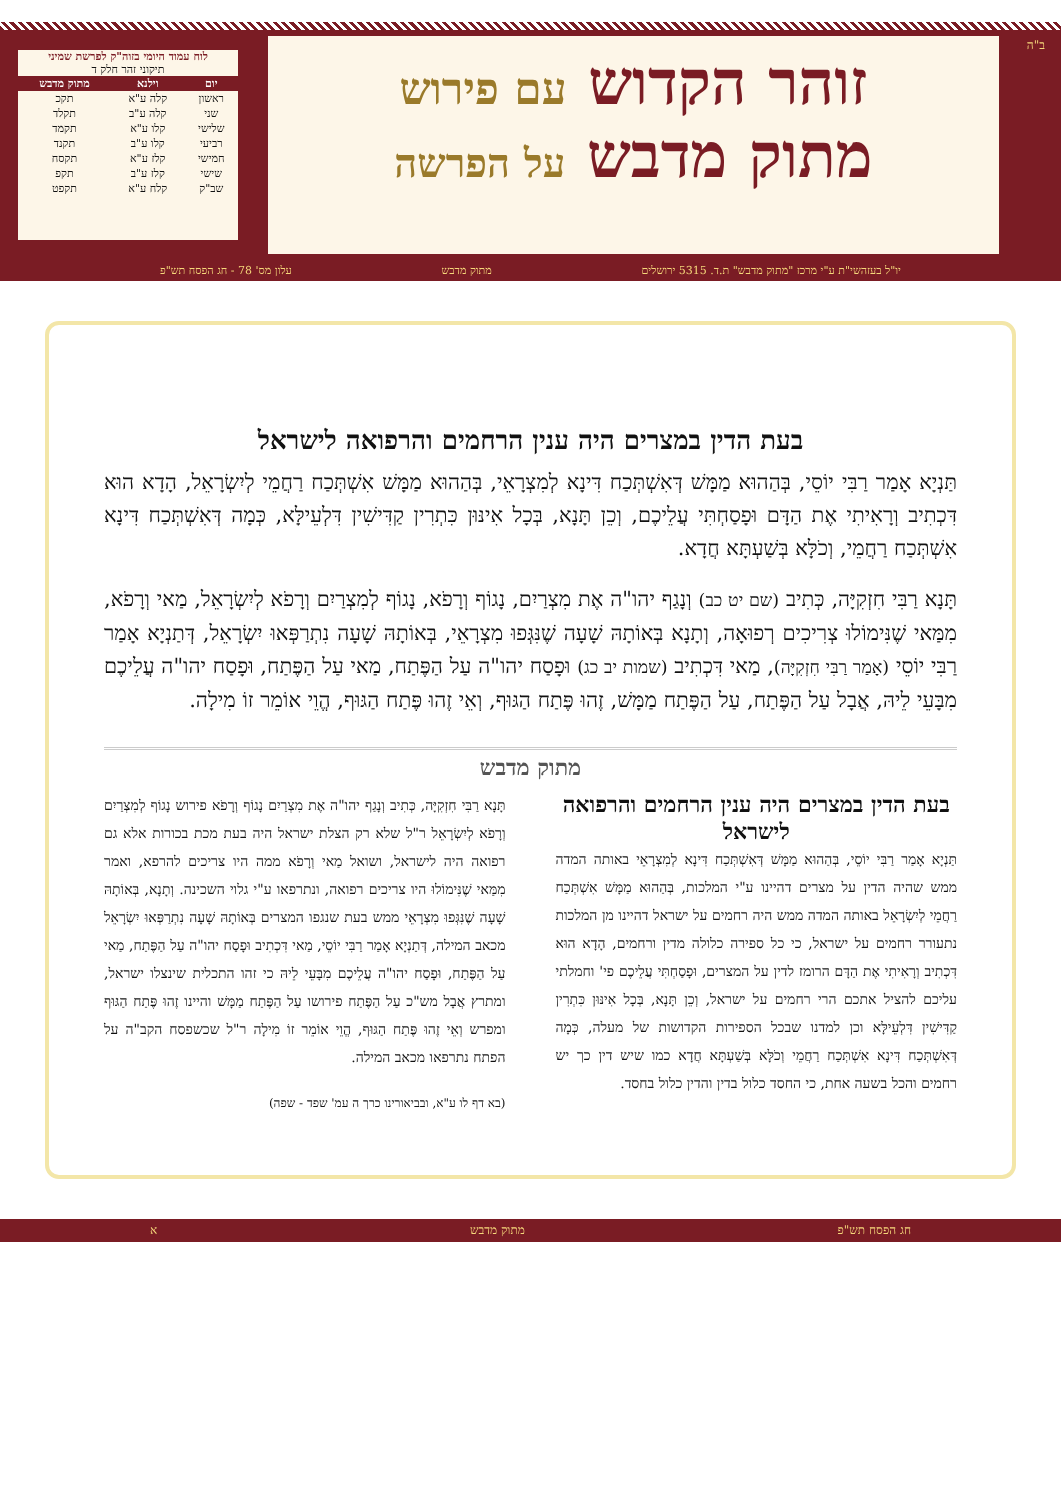ב"ה
זוהר הקדוש עם פירוש
מתוק מדבש על הפרשה
לוח עמוד היומי בזוה"ק לפרשת שמיני
תיקוני זהר חלק ד
| יום | וילנא | מתוק מדבש |
| --- | --- | --- |
| ראשון | קלה ע"א | תקכ |
| שני | קלה ע"ב | תקלד |
| שלישי | קלו ע"א | תקמד |
| רביעי | קלו ע"ב | תקנד |
| חמישי | קלז ע"א | תקסח |
| שישי | קלז ע"ב | תקפ |
| שב"ק | קלח ע"א | תקפט |
יו"ל בעזהשי"ת ע"י מרכז "מתוק מדבש" ת.ד. 5315 ירושלים מתוק מדבש עלון מס' 78 - חג הפסח תש"פ
בעת הדין במצרים היה ענין הרחמים והרפואה לישראל
תַּנְיָא אָמַר רַבִּי יוֹסֵי, בְּהַהוּא מַמָּשׁ דְּאִשְׁתְּכַח דִּינָא לְמִצְרָאֵי, בְּהַהוּא מַמָּשׁ אִשְׁתְּכַח רַחֲמֵי לְיִשְׂרָאֵל, הָדָא הוּא דִּכְתִיב וְרָאִיתִי אֶת הַדָּם וּפָסַחְתִּי עֲלֵיכֶם, וְכֵן תָּנָא, בְּכָל אִינּוּן כִּתְרִין קַדִּישִׁין דִּלְעֵילָּא, כְּמָה דְּאִשְׁתְּכַח דִּינָא אִשְׁתְּכַח רַחֲמֵי, וְכֹלָּא בְּשַׁעְתָּא חֲדָא.
תָּנָא רַבִּי חִזְקִיָּה, כְּתִיב (שם יט כב) וְנָגַף יהו"ה אֶת מִצְרַיִם, נָגוֹף וְרָפֹא, נָגוֹף לְמִצְרַיִם וְרָפֹא לְיִשְׂרָאֵל, מַאי וְרָפֹא, מִמַּאי שֶׁנִּימוֹלוּ צְרִיכִים רְפוּאָה, וְתָנָא בְּאוֹתָהּ שָׁעָה שֶׁנִּגְּפוּ מִצְרָאֵי, בְּאוֹתָהּ שָׁעָה נִתְרַפְּאוּ יִשְׂרָאֵל, דְּתַנְיָא אָמַר רַבִּי יוֹסֵי (אָמַר רַבִּי חִזְקִיָּה), מַאי דִּכְתִיב (שמות יב כג) וּפָסַח יהו"ה עַל הַפֶּתַח, מַאי עַל הַפֶּתַח, וּפָסַח יהו"ה עֲלֵיכֶם מִבָּעֵי לֵיהּ, אֲבָל עַל הַפֶּתַח, עַל הַפֶּתַח מַמָּשׁ, זֶהוּ פֶּתַח הַגּוּף, וְאֵי זֶהוּ פֶּתַח הַגּוּף, הֱוֵי אוֹמֵר זוֹ מִילָה.
מתוק מדבש
בעת הדין במצרים היה ענין הרחמים והרפואה לישראל
תַּנְיָא אָמַר רַבִּי יוֹסֵי, בְּהַהוּא מַמָּשׁ דְּאִשְׁתְּכַח דִּינָא לְמִצְרָאֵי באותה המדה ממש שהיה הדין על מצרים דהיינו ע"י המלכות, בְּהַהוּא מַמָּשׁ אִשְׁתְּכַח רַחֲמֵי לְיִשְׂרָאֵל באותה המדה ממש היה רחמים על ישראל דהיינו מן המלכות נתעורר רחמים על ישראל, כי כל ספירה כלולה מדין ורחמים, הָדָא הוּא דִּכְתִיב וְרָאִיתִי אֶת הַדָּם הרומז לדין על המצרים, וּפָסַחְתִּי עֲלֵיכֶם פי' וחמלתי עליכם להציל אתכם הרי רחמים על ישראל, וְכֵן תָּנָא, בְּכָל אִינּוּן כִּתְרִין קַדִּישִׁין דִּלְעֵילָּא וכן למדנו שבכל הספירות הקדושות של מעלה, כְּמָה דְּאִשְׁתְּכַח דִּינָא אִשְׁתְּכַח רַחֲמֵי וְכֹלָּא בְּשַׁעְתָּא חֲדָא כמו שיש דין כך יש רחמים והכל בשעה אחת, כי החסד כלול בדין והדין כלול בחסד.
תָּנָא רַבִּי חִזְקִיָּה, כְּתִיב וְנָגַף יהו"ה אֶת מִצְרַיִם נָגוֹף וְרָפֹא פירוש נָגוֹף לְמִצְרַיִם וְרָפֹא לְיִשְׂרָאֵל ר"ל שלא רק הצלת ישראל היה בעת מכת בכורות אלא גם רפואה היה לישראל, ושואל מַאי וְרָפֹא ממה היו צריכים להרפא, ואמר מִמַּאי שֶׁנִּימוֹלוּ היו צריכים רפואה, ונתרפאו ע"י גלוי השכינה. וְתָנָא, בְּאוֹתָהּ שָׁעָה שֶׁנִּגְּפוּ מִצְרָאֵי ממש בעת שנגפו המצרים בְּאוֹתָהּ שָׁעָה נִתְרַפְּאוּ יִשְׂרָאֵל מכאב המילה, דְּתַנְיָא אָמַר רַבִּי יוֹסֵי, מַאי דִּכְתִיב וּפָסַח יהו"ה עַל הַפֶּתַח, מַאי עַל הַפֶּתַח, וּפָסַח יהו"ה עֲלֵיכֶם מִבָּעֵי לֵיהּ כי זהו התכלית שינצלו ישראל, ומתרץ אֲבָל מש"כ עַל הַפֶּתַח פירושו עַל הַפֶּתַח מַמָּשׁ והיינו זֶהוּ פֶּתַח הַגּוּף ומפרש וְאֵי זֶהוּ פֶּתַח הַגּוּף, הֱוֵי אוֹמֵר זוֹ מִילָה ר"ל שכשפסח הקב"ה על הפתח נתרפאו מכאב המילה.
(בא דף לו ע"א, ובביאורינו כרך ה עמ' שפד - שפה)
חג הפסח תש"פ מתוק מדבש א